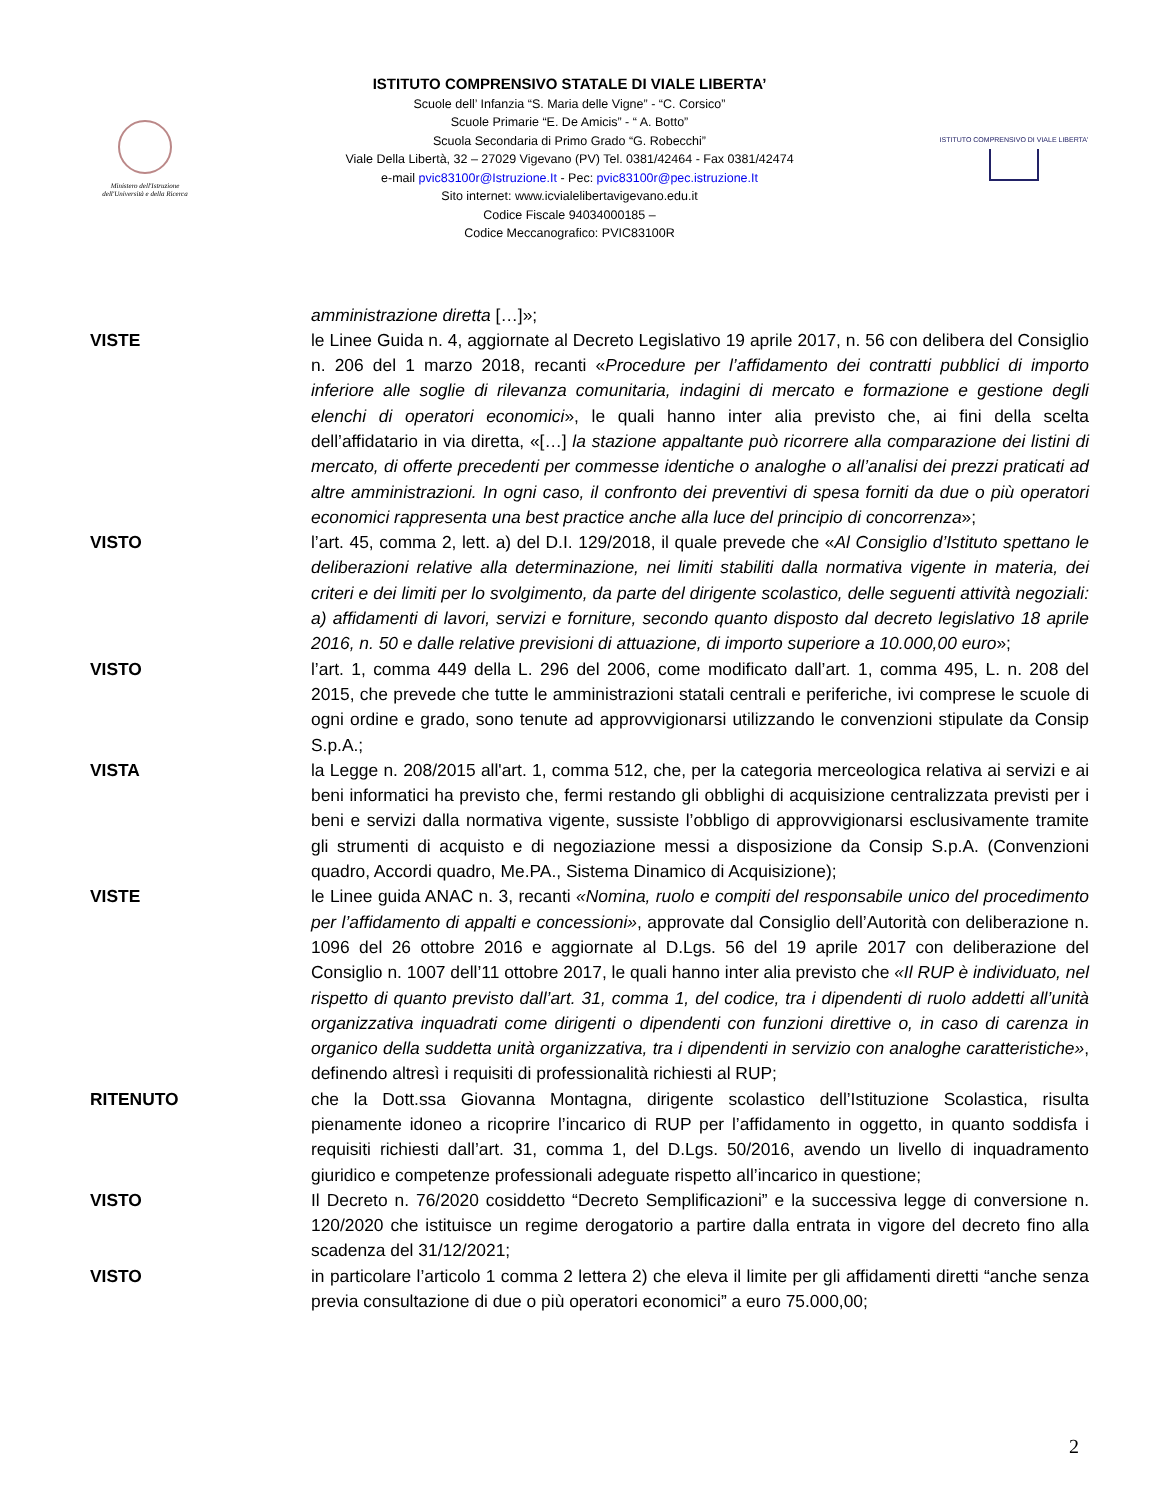Ministero dell'Istruzione dell'Università e della Ricerca
ISTITUTO COMPRENSIVO STATALE DI VIALE LIBERTA’
Scuole dell’ Infanzia “S. Maria delle Vigne” - “C. Corsico”
Scuole Primarie “E. De Amicis” - “ A. Botto”
Scuola Secondaria di Primo Grado “G. Robecchi”
Viale Della Libertà, 32 – 27029 Vigevano (PV) Tel. 0381/42464 - Fax 0381/42474
e-mail pvic83100r@Istruzione.It - Pec: pvic83100r@pec.istruzione.It
Sito internet: www.icvialelibertavigevano.edu.it
Codice Fiscale 94034000185 –
Codice Meccanografico: PVIC83100R
ISTITUTO COMPRENSIVO DI VIALE LIBERTA'
amministrazione diretta […]»;
VISTE le Linee Guida n. 4, aggiornate al Decreto Legislativo 19 aprile 2017, n. 56 con delibera del Consiglio n. 206 del 1 marzo 2018, recanti «Procedure per l’affidamento dei contratti pubblici di importo inferiore alle soglie di rilevanza comunitaria, indagini di mercato e formazione e gestione degli elenchi di operatori economici», le quali hanno inter alia previsto che, ai fini della scelta dell’affidatario in via diretta, «[…] la stazione appaltante può ricorrere alla comparazione dei listini di mercato, di offerte precedenti per commesse identiche o analoghe o all’analisi dei prezzi praticati ad altre amministrazioni. In ogni caso, il confronto dei preventivi di spesa forniti da due o più operatori economici rappresenta una best practice anche alla luce del principio di concorrenza»;
VISTO l’art. 45, comma 2, lett. a) del D.I. 129/2018, il quale prevede che «Al Consiglio d’Istituto spettano le deliberazioni relative alla determinazione, nei limiti stabiliti dalla normativa vigente in materia, dei criteri e dei limiti per lo svolgimento, da parte del dirigente scolastico, delle seguenti attività negoziali: a) affidamenti di lavori, servizi e forniture, secondo quanto disposto dal decreto legislativo 18 aprile 2016, n. 50 e dalle relative previsioni di attuazione, di importo superiore a 10.000,00 euro»;
VISTO l’art. 1, comma 449 della L. 296 del 2006, come modificato dall’art. 1, comma 495, L. n. 208 del 2015, che prevede che tutte le amministrazioni statali centrali e periferiche, ivi comprese le scuole di ogni ordine e grado, sono tenute ad approvvigionarsi utilizzando le convenzioni stipulate da Consip S.p.A.;
VISTA la Legge n. 208/2015 all'art. 1, comma 512, che, per la categoria merceologica relativa ai servizi e ai beni informatici ha previsto che, fermi restando gli obblighi di acquisizione centralizzata previsti per i beni e servizi dalla normativa vigente, sussiste l’obbligo di approvvigionarsi esclusivamente tramite gli strumenti di acquisto e di negoziazione messi a disposizione da Consip S.p.A. (Convenzioni quadro, Accordi quadro, Me.PA., Sistema Dinamico di Acquisizione);
VISTE le Linee guida ANAC n. 3, recanti «Nomina, ruolo e compiti del responsabile unico del procedimento per l’affidamento di appalti e concessioni», approvate dal Consiglio dell’Autorità con deliberazione n. 1096 del 26 ottobre 2016 e aggiornate al D.Lgs. 56 del 19 aprile 2017 con deliberazione del Consiglio n. 1007 dell’11 ottobre 2017, le quali hanno inter alia previsto che «Il RUP è individuato, nel rispetto di quanto previsto dall’art. 31, comma 1, del codice, tra i dipendenti di ruolo addetti all’unità organizzativa inquadrati come dirigenti o dipendenti con funzioni direttive o, in caso di carenza in organico della suddetta unità organizzativa, tra i dipendenti in servizio con analoghe caratteristiche», definendo altresì i requisiti di professionalità richiesti al RUP;
RITENUTO che la Dott.ssa Giovanna Montagna, dirigente scolastico dell’Istituzione Scolastica, risulta pienamente idoneo a ricoprire l’incarico di RUP per l’affidamento in oggetto, in quanto soddisfa i requisiti richiesti dall’art. 31, comma 1, del D.Lgs. 50/2016, avendo un livello di inquadramento giuridico e competenze professionali adeguate rispetto all’incarico in questione;
VISTO Il Decreto n. 76/2020 cosiddetto “Decreto Semplificazioni” e la successiva legge di conversione n. 120/2020 che istituisce un regime derogatorio a partire dalla entrata in vigore del decreto fino alla scadenza del 31/12/2021;
VISTO in particolare l’articolo 1 comma 2 lettera 2) che eleva il limite per gli affidamenti diretti “anche senza previa consultazione di due o più operatori economici” a euro 75.000,00;
2